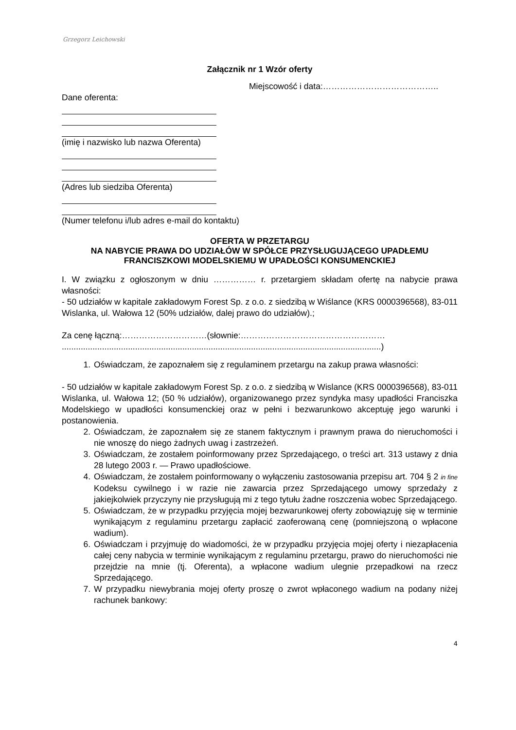Grzegorz Leichowski
Załącznik nr 1 Wzór oferty
Miejscowość i data:…………………………………..
Dane oferenta:
(imię i nazwisko lub nazwa Oferenta)
(Adres lub siedziba Oferenta)
(Numer telefonu i/lub adres e-mail do kontaktu)
OFERTA W PRZETARGU
NA NABYCIE PRAWA DO UDZIAŁÓW W SPÓŁCE PRZYSŁUGUJĄCEGO UPADŁEMU FRANCISZKOWI MODELSKIEMU W UPADŁOŚCI KONSUMENCKIEJ
I. W związku z ogłoszonym w dniu …………… r. przetargiem składam ofertę na nabycie prawa własności:
- 50 udziałów w kapitale zakładowym Forest Sp. z o.o. z siedzibą w Wiślance (KRS 0000396568), 83-011 Wislanka, ul. Wałowa 12 (50% udziałów, dalej prawo do udziałów).;
Za cenę łączną:…………………………(słownie:……………………………………………
.......................................................................................................................................)
1. Oświadczam, że zapoznałem się z regulaminem przetargu na zakup prawa własności:
- 50 udziałów w kapitale zakładowym Forest Sp. z o.o. z siedzibą w Wislance (KRS 0000396568), 83-011 Wislanka, ul. Wałowa 12; (50 % udziałów), organizowanego przez syndyka masy upadłości Franciszka Modelskiego w upadłości konsumenckiej oraz w pełni i bezwarunkowo akceptuję jego warunki i postanowienia.
2. Oświadczam, że zapoznałem się ze stanem faktycznym i prawnym prawa do nieruchomości i nie wnoszę do niego żadnych uwag i zastrzeżeń.
3. Oświadczam, że zostałem poinformowany przez Sprzedającego, o treści art. 313 ustawy z dnia 28 lutego 2003 r. — Prawo upadłościowe.
4. Oświadczam, że zostałem poinformowany o wyłączeniu zastosowania przepisu art. 704 § 2 in fine Kodeksu cywilnego i w razie nie zawarcia przez Sprzedającego umowy sprzedaży z jakiejkolwiek przyczyny nie przysługują mi z tego tytułu żadne roszczenia wobec Sprzedającego.
5. Oświadczam, że w przypadku przyjęcia mojej bezwarunkowej oferty zobowiązuję się w terminie wynikającym z regulaminu przetargu zapłacić zaoferowaną cenę (pomniejszoną o wpłacone wadium).
6. Oświadczam i przyjmuję do wiadomości, że w przypadku przyjęcia mojej oferty i niezapłacenia całej ceny nabycia w terminie wynikającym z regulaminu przetargu, prawo do nieruchomości nie przejdzie na mnie (tj. Oferenta), a wpłacone wadium ulegnie przepadkowi na rzecz Sprzedającego.
7. W przypadku niewybrania mojej oferty proszę o zwrot wpłaconego wadium na podany niżej rachunek bankowy:
4